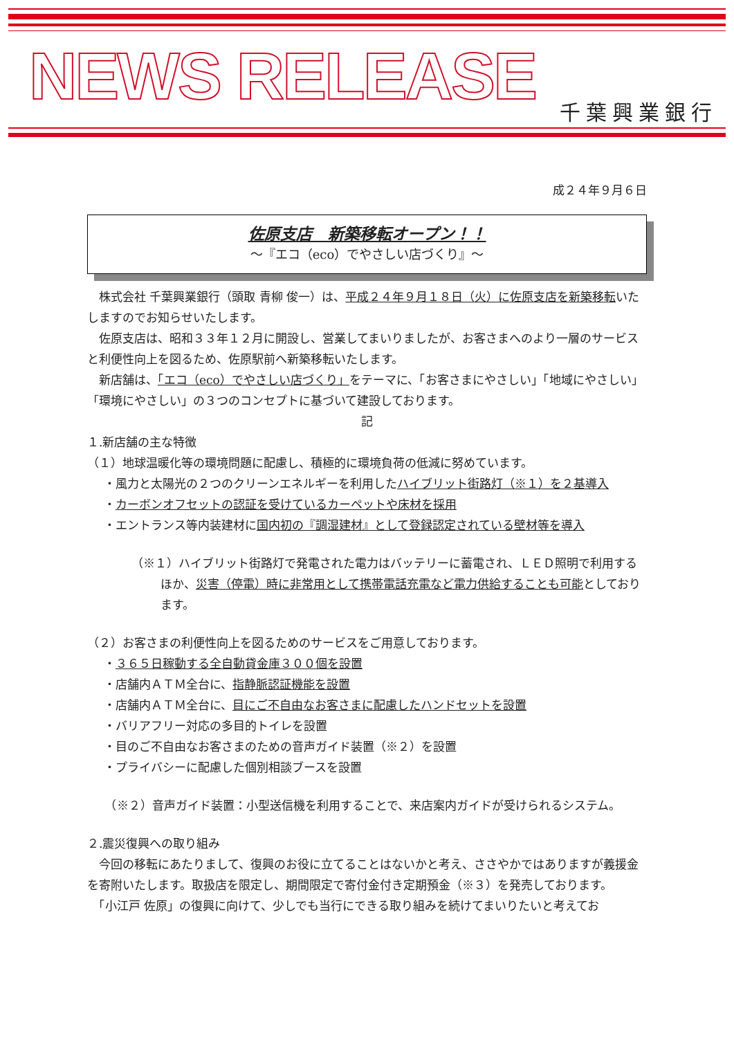NEWS RELEASE 千葉興業銀行
成２４年９月６日
佐原支店　新築移転オープン！！
～『エコ（eco）でやさしい店づくり』～
　株式会社 千葉興業銀行（頭取 青柳 俊一）は、平成２４年９月１８日（火）に佐原支店を新築移転いたしますのでお知らせいたします。
　佐原支店は、昭和３３年１２月に開設し、営業してまいりましたが、お客さまへのより一層のサービスと利便性向上を図るため、佐原駅前へ新築移転いたします。
　新店舗は、「エコ（eco）でやさしい店づくり」をテーマに、「お客さまにやさしい」「地域にやさしい」「環境にやさしい」の３つのコンセプトに基づいて建設しております。
記
１.新店舗の主な特徴
（１）地球温暖化等の環境問題に配慮し、積極的に環境負荷の低減に努めています。
・風力と太陽光の２つのクリーンエネルギーを利用したハイブリット街路灯（※１）を２基導入
・カーボンオフセットの認証を受けているカーペットや床材を採用
・エントランス等内装建材に国内初の『調湿建材』として登録認定されている壁材等を導入
（※１）ハイブリット街路灯で発電された電力はバッテリーに蓄電され、ＬＥＤ照明で利用するほか、災害（停電）時に非常用として携帯電話充電など電力供給することも可能としております。
（２）お客さまの利便性向上を図るためのサービスをご用意しております。
・３６５日稼動する全自動貸金庫３００個を設置
・店舗内ＡＴＭ全台に、指静脈認証機能を設置
・店舗内ＡＴＭ全台に、目にご不自由なお客さまに配慮したハンドセットを設置
・バリアフリー対応の多目的トイレを設置
・目のご不自由なお客さまのための音声ガイド装置（※２）を設置
・プライバシーに配慮した個別相談ブースを設置
　　（※２）音声ガイド装置：小型送信機を利用することで、来店案内ガイドが受けられるシステム。
２.震災復興への取り組み
　今回の移転にあたりまして、復興のお役に立てることはないかと考え、ささやかではありますが義援金を寄附いたします。取扱店を限定し、期間限定で寄付金付き定期預金（※３）を発売しております。
　「小江戸 佐原」の復興に向けて、少しでも当行にできる取り組みを続けてまいりたいと考えてお